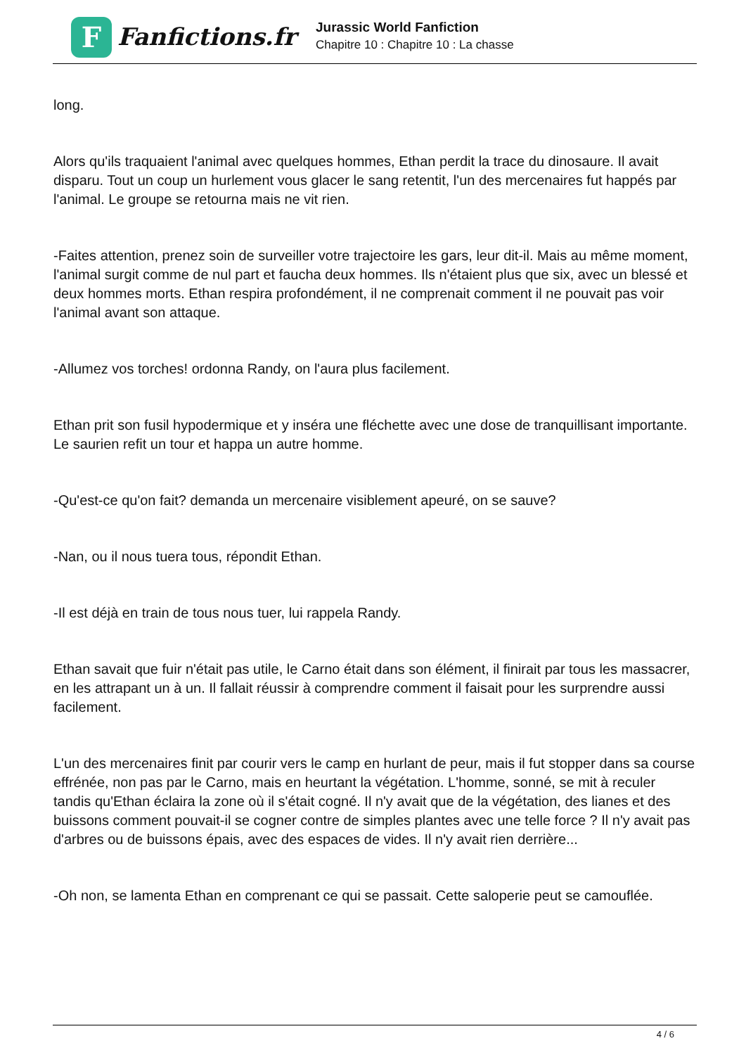F
Fanfictions.fr
Jurassic World Fanfiction
Chapitre 10 : Chapitre 10 : La chasse
long.
Alors qu'ils traquaient l'animal avec quelques hommes, Ethan perdit la trace du dinosaure. Il avait disparu. Tout un coup un hurlement vous glacer le sang retentit, l'un des mercenaires fut happés par l'animal. Le groupe se retourna mais ne vit rien.
-Faites attention, prenez soin de surveiller votre trajectoire les gars, leur dit-il. Mais au même moment, l'animal surgit comme de nul part et faucha deux hommes. Ils n'étaient plus que six, avec un blessé et deux hommes morts. Ethan respira profondément, il ne comprenait comment il ne pouvait pas voir l'animal avant son attaque.
-Allumez vos torches! ordonna Randy, on l'aura plus facilement.
Ethan prit son fusil hypodermique et y inséra une fléchette avec une dose de tranquillisant importante. Le saurien refit un tour et happa un autre homme.
-Qu'est-ce qu'on fait? demanda un mercenaire visiblement apeuré, on se sauve?
-Nan, ou il nous tuera tous, répondit Ethan.
-Il est déjà en train de tous nous tuer, lui rappela Randy.
Ethan savait que fuir n'était pas utile, le Carno était dans son élément, il finirait par tous les massacrer, en les attrapant un à un. Il fallait réussir à comprendre comment il faisait pour les surprendre aussi facilement.
L'un des mercenaires finit par courir vers le camp en hurlant de peur, mais il fut stopper dans sa course effrénée, non pas par le Carno, mais en heurtant la végétation. L'homme, sonné, se mit à reculer tandis qu'Ethan éclaira la zone où il s'était cogné. Il n'y avait que de la végétation, des lianes et des buissons comment pouvait-il se cogner contre de simples plantes avec une telle force ? Il n'y avait pas d'arbres ou de buissons épais, avec des espaces de vides. Il n'y avait rien derrière...
-Oh non, se lamenta Ethan en comprenant ce qui se passait. Cette saloperie peut se camouflée.
4 / 6